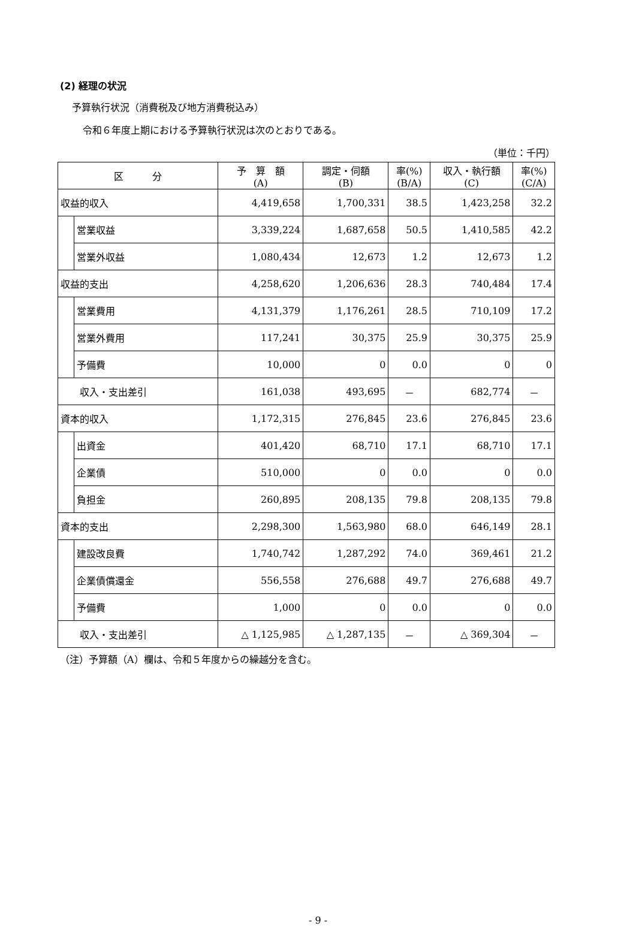(2) 経理の状況
予算執行状況（消費税及び地方消費税込み）
令和６年度上期における予算執行状況は次のとおりである。
（単位：千円）
| 区 分 | | 予 算 額 (A) | 調定・伺額 (B) | 率(%) (B/A) | 収入・執行額 (C) | 率(%) (C/A) |
| --- | --- | --- | --- | --- | --- | --- |
| 収益的収入 | | 4,419,658 | 1,700,331 | 38.5 | 1,423,258 | 32.2 |
| | 営業収益 | 3,339,224 | 1,687,658 | 50.5 | 1,410,585 | 42.2 |
| | 営業外収益 | 1,080,434 | 12,673 | 1.2 | 12,673 | 1.2 |
| 収益的支出 | | 4,258,620 | 1,206,636 | 28.3 | 740,484 | 17.4 |
| | 営業費用 | 4,131,379 | 1,176,261 | 28.5 | 710,109 | 17.2 |
| | 営業外費用 | 117,241 | 30,375 | 25.9 | 30,375 | 25.9 |
| | 予備費 | 10,000 | 0 | 0.0 | 0 | 0 |
| 収入・支出差引 | | 161,038 | 493,695 | － | 682,774 | － |
| 資本的収入 | | 1,172,315 | 276,845 | 23.6 | 276,845 | 23.6 |
| | 出資金 | 401,420 | 68,710 | 17.1 | 68,710 | 17.1 |
| | 企業債 | 510,000 | 0 | 0.0 | 0 | 0.0 |
| | 負担金 | 260,895 | 208,135 | 79.8 | 208,135 | 79.8 |
| 資本的支出 | | 2,298,300 | 1,563,980 | 68.0 | 646,149 | 28.1 |
| | 建設改良費 | 1,740,742 | 1,287,292 | 74.0 | 369,461 | 21.2 |
| | 企業債償還金 | 556,558 | 276,688 | 49.7 | 276,688 | 49.7 |
| | 予備費 | 1,000 | 0 | 0.0 | 0 | 0.0 |
| 収入・支出差引 | | △ 1,125,985 | △ 1,287,135 | － | △ 369,304 | － |
（注）予算額（A）欄は、令和５年度からの繰越分を含む。
- 9 -